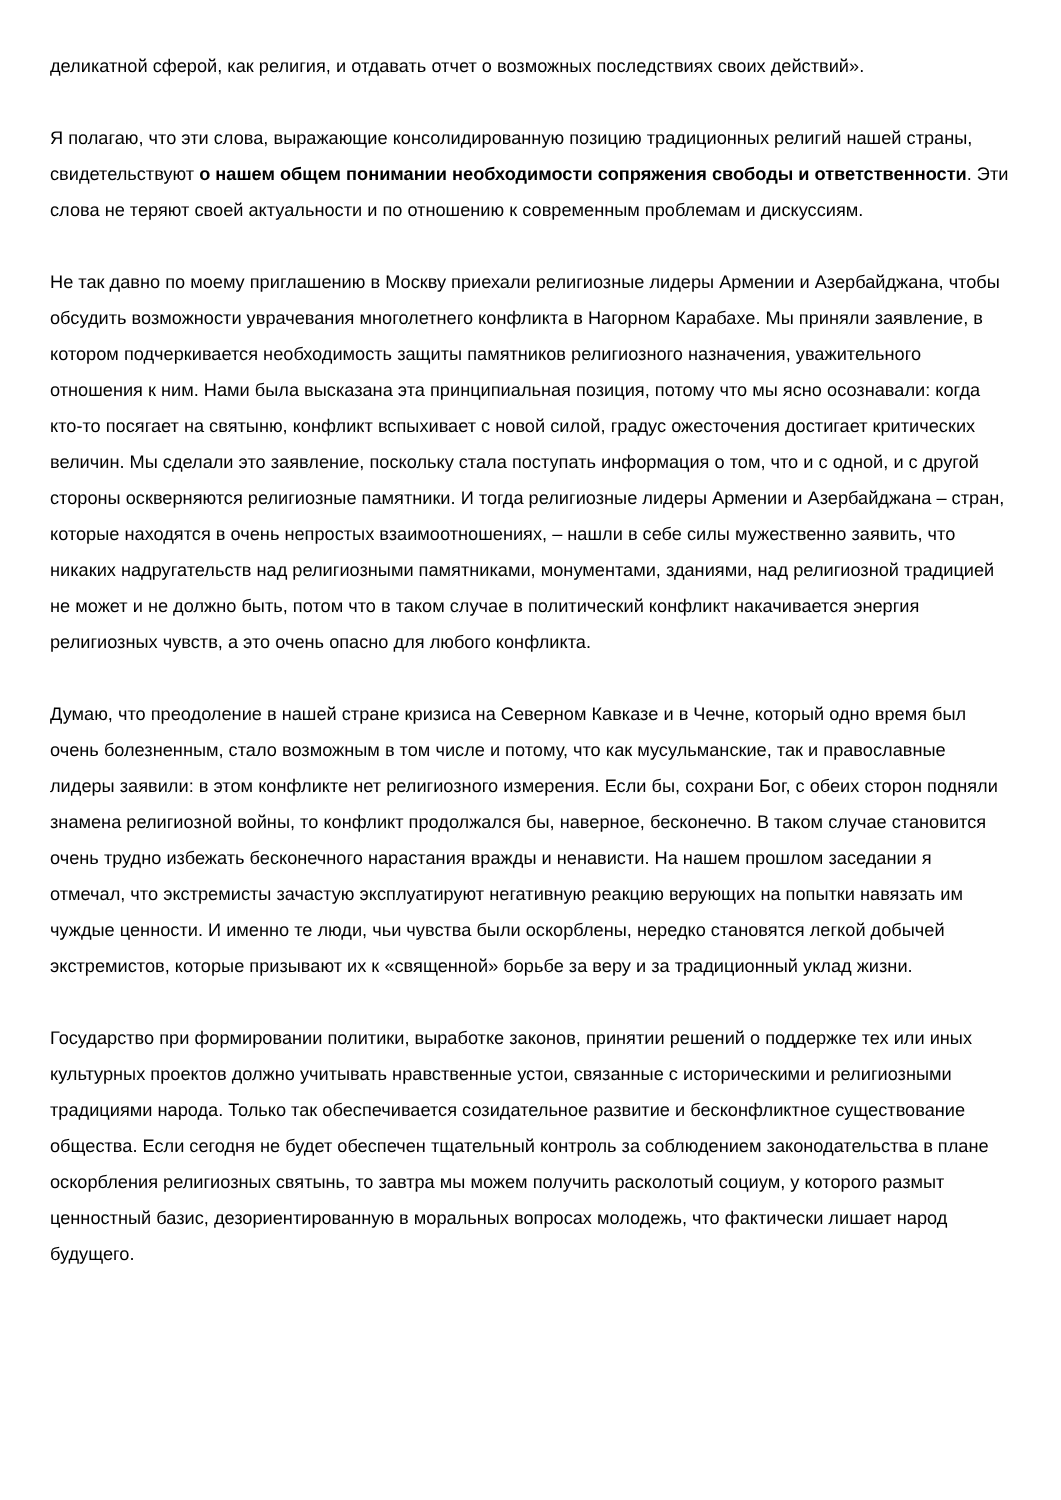деликатной сферой, как религия, и отдавать отчет о возможных последствиях своих действий».
Я полагаю, что эти слова, выражающие консолидированную позицию традиционных религий нашей страны, свидетельствуют о нашем общем понимании необходимости сопряжения свободы и ответственности. Эти слова не теряют своей актуальности и по отношению к современным проблемам и дискуссиям.
Не так давно по моему приглашению в Москву приехали религиозные лидеры Армении и Азербайджана, чтобы обсудить возможности уврачевания многолетнего конфликта в Нагорном Карабахе. Мы приняли заявление, в котором подчеркивается необходимость защиты памятников религиозного назначения, уважительного отношения к ним. Нами была высказана эта принципиальная позиция, потому что мы ясно осознавали: когда кто-то посягает на святыню, конфликт вспыхивает с новой силой, градус ожесточения достигает критических величин. Мы сделали это заявление, поскольку стала поступать информация о том, что и с одной, и с другой стороны оскверняются религиозные памятники. И тогда религиозные лидеры Армении и Азербайджана – стран, которые находятся в очень непростых взаимоотношениях, – нашли в себе силы мужественно заявить, что никаких надругательств над религиозными памятниками, монументами, зданиями, над религиозной традицией не может и не должно быть, потом что в таком случае в политический конфликт накачивается энергия религиозных чувств, а это очень опасно для любого конфликта.
Думаю, что преодоление в нашей стране кризиса на Северном Кавказе и в Чечне, который одно время был очень болезненным, стало возможным в том числе и потому, что как мусульманские, так и православные лидеры заявили: в этом конфликте нет религиозного измерения. Если бы, сохрани Бог, с обеих сторон подняли знамена религиозной войны, то конфликт продолжался бы, наверное, бесконечно. В таком случае становится очень трудно избежать бесконечного нарастания вражды и ненависти. На нашем прошлом заседании я отмечал, что экстремисты зачастую эксплуатируют негативную реакцию верующих на попытки навязать им чуждые ценности. И именно те люди, чьи чувства были оскорблены, нередко становятся легкой добычей экстремистов, которые призывают их к «священной» борьбе за веру и за традиционный уклад жизни.
Государство при формировании политики, выработке законов, принятии решений о поддержке тех или иных культурных проектов должно учитывать нравственные устои, связанные с историческими и религиозными традициями народа. Только так обеспечивается созидательное развитие и бесконфликтное существование общества. Если сегодня не будет обеспечен тщательный контроль за соблюдением законодательства в плане оскорбления религиозных святынь, то завтра мы можем получить расколотый социум, у которого размыт ценностный базис, дезориентированную в моральных вопросах молодежь, что фактически лишает народ будущего.